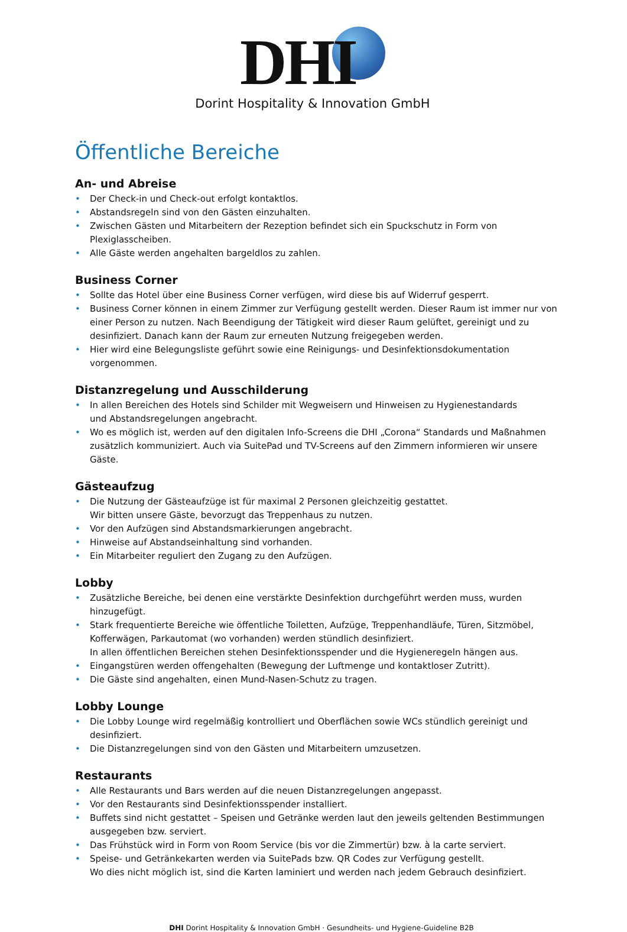DHI
Dorint Hospitality & Innovation GmbH
Öffentliche Bereiche
An- und Abreise
• Der Check-in und Check-out erfolgt kontaktlos.
• Abstandsregeln sind von den Gästen einzuhalten.
• Zwischen Gästen und Mitarbeitern der Rezeption befindet sich ein Spuckschutz in Form von Plexiglasscheiben.
• Alle Gäste werden angehalten bargeldlos zu zahlen.
Business Corner
• Sollte das Hotel über eine Business Corner verfügen, wird diese bis auf Widerruf gesperrt.
• Business Corner können in einem Zimmer zur Verfügung gestellt werden. Dieser Raum ist immer nur von einer Person zu nutzen. Nach Beendigung der Tätigkeit wird dieser Raum gelüftet, gereinigt und zu desinfiziert. Danach kann der Raum zur erneuten Nutzung freigegeben werden.
• Hier wird eine Belegungsliste geführt sowie eine Reinigungs- und Desinfektionsdokumentation vorgenommen.
Distanzregelung und Ausschilderung
• In allen Bereichen des Hotels sind Schilder mit Wegweisern und Hinweisen zu Hygienestandards
und Abstandsregelungen angebracht.
• Wo es möglich ist, werden auf den digitalen Info-Screens die DHI „Corona“ Standards und Maßnahmen zusätzlich kommuniziert. Auch via SuitePad und TV-Screens auf den Zimmern informieren wir unsere Gäste.
Gästeaufzug
• Die Nutzung der Gästeaufzüge ist für maximal 2 Personen gleichzeitig gestattet.
Wir bitten unsere Gäste, bevorzugt das Treppenhaus zu nutzen.
• Vor den Aufzügen sind Abstandsmarkierungen angebracht.
• Hinweise auf Abstandseinhaltung sind vorhanden.
• Ein Mitarbeiter reguliert den Zugang zu den Aufzügen.
Lobby
• Zusätzliche Bereiche, bei denen eine verstärkte Desinfektion durchgeführt werden muss, wurden hinzugefügt.
• Stark frequentierte Bereiche wie öffentliche Toiletten, Aufzüge, Treppenhandläufe, Türen, Sitzmöbel, Kofferwägen, Parkautomat (wo vorhanden) werden stündlich desinfiziert.
In allen öffentlichen Bereichen stehen Desinfektionsspender und die Hygieneregeln hängen aus.
• Eingangstüren werden offengehalten (Bewegung der Luftmenge und kontaktloser Zutritt).
• Die Gäste sind angehalten, einen Mund-Nasen-Schutz zu tragen.
Lobby Lounge
• Die Lobby Lounge wird regelmäßig kontrolliert und Oberflächen sowie WCs stündlich gereinigt und desinfiziert.
• Die Distanzregelungen sind von den Gästen und Mitarbeitern umzusetzen.
Restaurants
• Alle Restaurants und Bars werden auf die neuen Distanzregelungen angepasst.
• Vor den Restaurants sind Desinfektionsspender installiert.
• Buffets sind nicht gestattet – Speisen und Getränke werden laut den jeweils geltenden Bestimmungen ausgegeben bzw. serviert.
• Das Frühstück wird in Form von Room Service (bis vor die Zimmertür) bzw. à la carte serviert.
• Speise- und Getränkekarten werden via SuitePads bzw. QR Codes zur Verfügung gestellt.
Wo dies nicht möglich ist, sind die Karten laminiert und werden nach jedem Gebrauch desinfiziert.
DHI Dorint Hospitality & Innovation GmbH · Gesundheits- und Hygiene-Guideline B2B